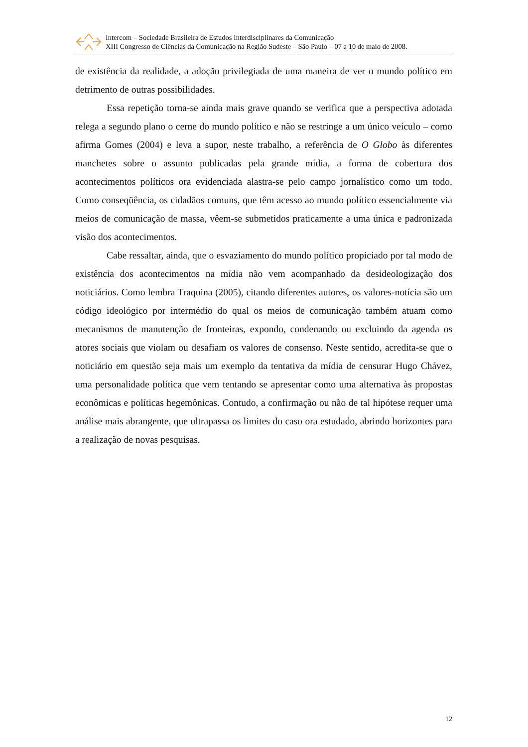Intercom – Sociedade Brasileira de Estudos Interdisciplinares da Comunicação
XIII Congresso de Ciências da Comunicação na Região Sudeste – São Paulo – 07 a 10 de maio de 2008.
de existência da realidade, a adoção privilegiada de uma maneira de ver o mundo político em detrimento de outras possibilidades.
Essa repetição torna-se ainda mais grave quando se verifica que a perspectiva adotada relega a segundo plano o cerne do mundo político e não se restringe a um único veículo – como afirma Gomes (2004) e leva a supor, neste trabalho, a referência de O Globo às diferentes manchetes sobre o assunto publicadas pela grande mídia, a forma de cobertura dos acontecimentos políticos ora evidenciada alastra-se pelo campo jornalístico como um todo. Como conseqüência, os cidadãos comuns, que têm acesso ao mundo político essencialmente via meios de comunicação de massa, vêem-se submetidos praticamente a uma única e padronizada visão dos acontecimentos.
Cabe ressaltar, ainda, que o esvaziamento do mundo político propiciado por tal modo de existência dos acontecimentos na mídia não vem acompanhado da desideologização dos noticiários. Como lembra Traquina (2005), citando diferentes autores, os valores-notícia são um código ideológico por intermédio do qual os meios de comunicação também atuam como mecanismos de manutenção de fronteiras, expondo, condenando ou excluindo da agenda os atores sociais que violam ou desafiam os valores de consenso. Neste sentido, acredita-se que o noticiário em questão seja mais um exemplo da tentativa da mídia de censurar Hugo Chávez, uma personalidade política que vem tentando se apresentar como uma alternativa às propostas econômicas e políticas hegemônicas. Contudo, a confirmação ou não de tal hipótese requer uma análise mais abrangente, que ultrapassa os limites do caso ora estudado, abrindo horizontes para a realização de novas pesquisas.
12